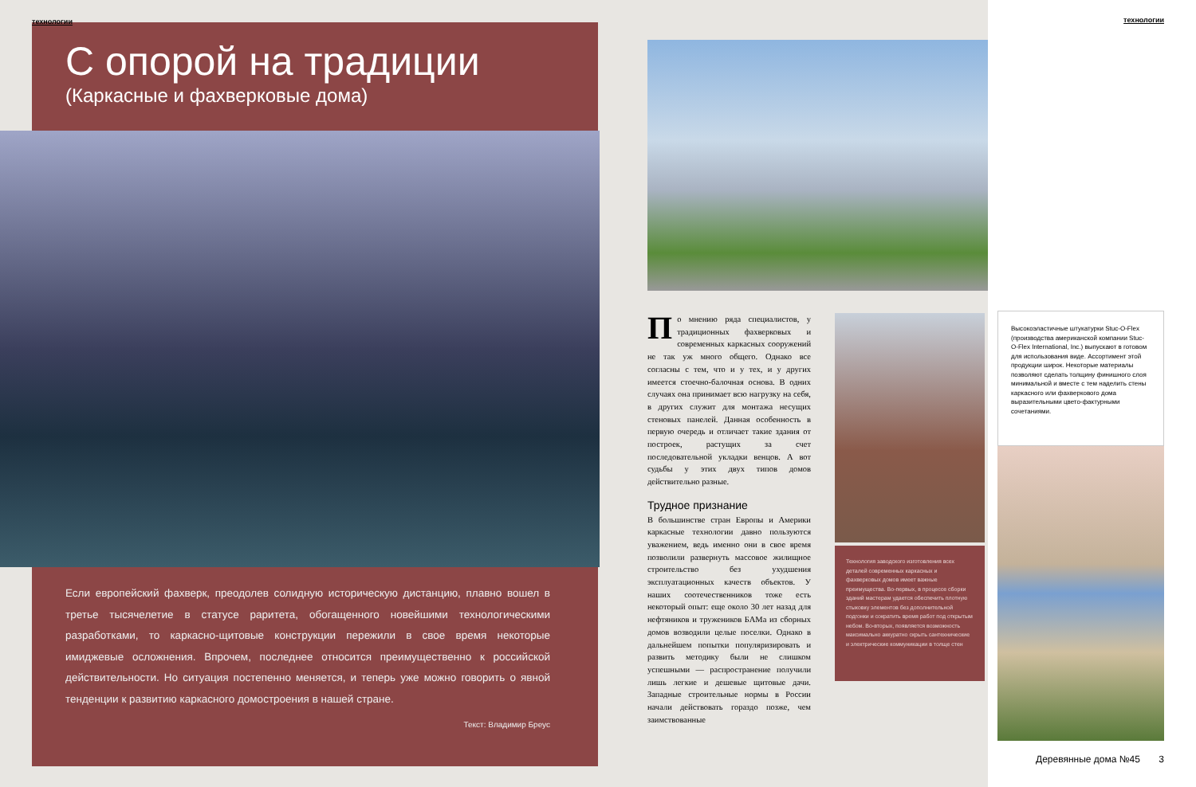технологии
С опорой на традиции
(Каркасные и фахверковые дома)
Если европейский фахверк, преодолев солидную историческую дистанцию, плавно вошел в третье тысячелетие в статусе раритета, обогащенного новейшими технологическими разработками, то каркасно-щитовые конструкции пережили в свое время некоторые имиджевые осложнения. Впрочем, последнее относится преимущественно к российской действительности. Но ситуация постепенно меняется, и теперь уже можно говорить о явной тенденции к развитию каркасного домостроения в нашей стране.
Текст: Владимир Бреус
По мнению ряда специалистов, у традиционных фахверковых и современных каркасных сооружений не так уж много общего. Однако все согласны с тем, что и у тех, и у других имеется стоечно-балочная основа. В одних случаях она принимает всю нагрузку на себя, в других служит для монтажа несущих стеновых панелей. Данная особенность в первую очередь и отличает такие здания от построек, растущих за счет последовательной укладки венцов. А вот судьбы у этих двух типов домов действительно разные.
Трудное признание
В большинстве стран Европы и Америки каркасные технологии давно пользуются уважением, ведь именно они в свое время позволили развернуть массовое жилищное строительство без ухудшения эксплуатационных качеств объектов. У наших соотечественников тоже есть некоторый опыт: еще около 30 лет назад для нефтяников и тружеников БАМа из сборных домов возводили целые поселки. Однако в дальнейшем попытки популяризировать и развить методику были не слишком успешными — распространение получили лишь легкие и дешевые щитовые дачи. Западные строительные нормы в России начали действовать гораздо позже, чем заимствованные
Технология заводского изготовления всех деталей современных каркасных и фахверковых домов имеет важные преимущества. Во-первых, в процессе сборки зданий мастерам удается обеспечить плотную стыковку элементов без дополнительной подгонки и сократить время работ под открытым небом. Во-вторых, появляется возможность максимально аккуратно скрыть сантехнические и электрические коммуникации в толще стен
технологии
Высокоэластичные штукатурки Stuc-O-Flex (производства американской компании Stuc-O-Flex International, Inc.) выпускают в готовом для использования виде. Ассортимент этой продукции широк. Некоторые материалы позволяют сделать толщину финишного слоя минимальной и вместе с тем наделить стены каркасного или фахверкового дома выразительными цвето-фактурными сочетаниями.
Деревянные дома №45 3